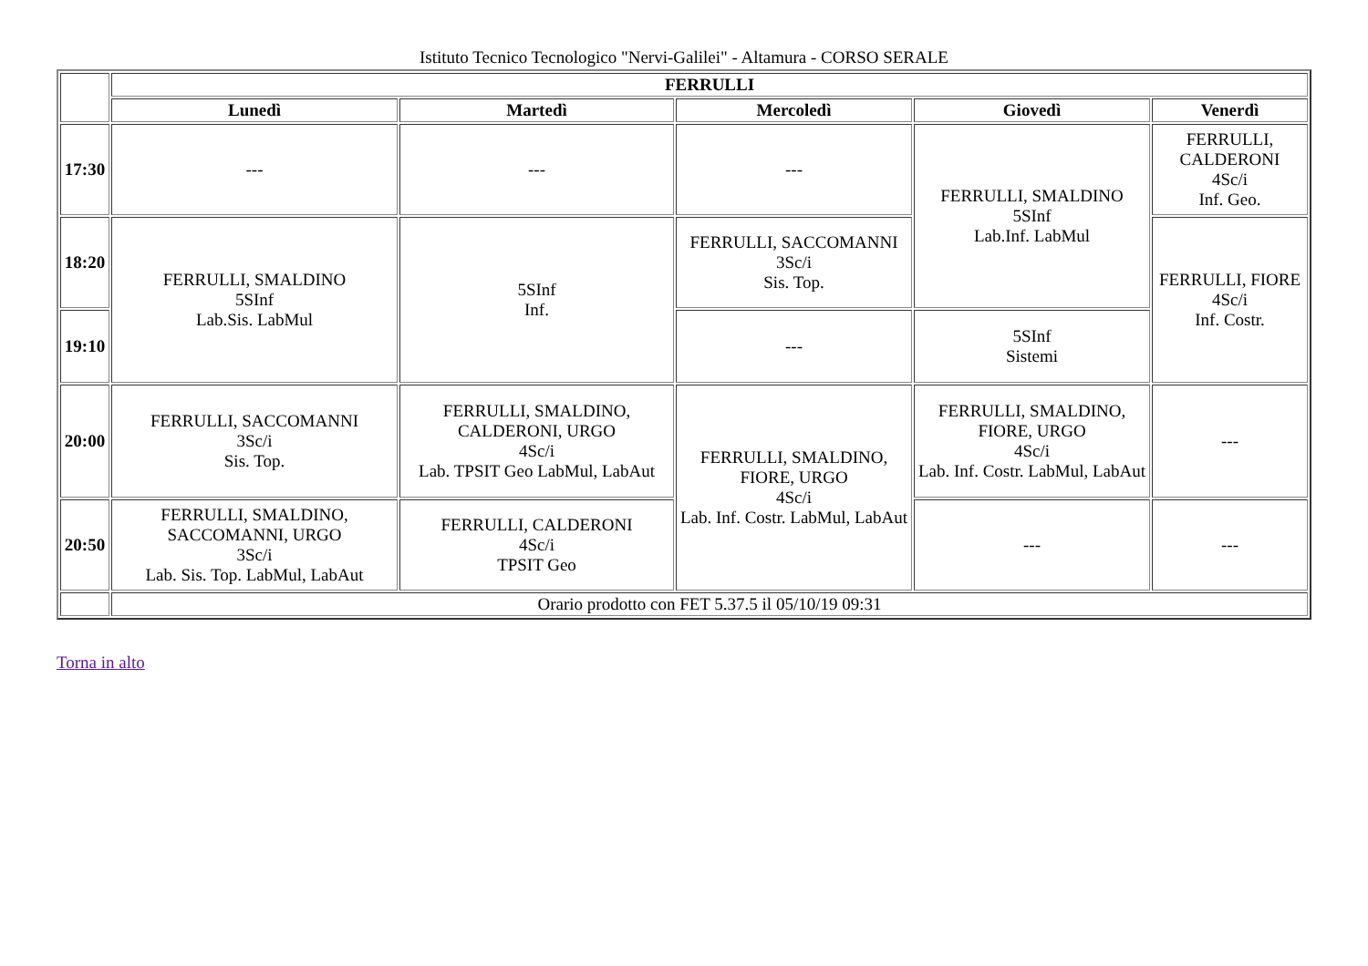Istituto Tecnico Tecnologico "Nervi-Galilei" - Altamura - CORSO SERALE
| | FERRULLI | | | | |
| --- | --- | --- | --- | --- | --- |
| | Lunedì | Martedì | Mercoledì | Giovedì | Venerdì |
| 17:30 | --- | --- | --- | FERRULLI, SMALDINO 5SInf Lab.Inf. LabMul | FERRULLI, CALDERONI 4Sc/i Inf. Geo. |
| 18:20 | FERRULLI, SMALDINO 5SInf Lab.Sis. LabMul | 5SInf Inf. | FERRULLI, SACCOMANNI 3Sc/i Sis. Top. | | FERRULLI, FIORE 4Sc/i Inf. Costr. |
| 19:10 | | | --- | 5SInf Sistemi | |
| 20:00 | FERRULLI, SACCOMANNI 3Sc/i Sis. Top. | FERRULLI, SMALDINO, CALDERONI, URGO 4Sc/i Lab. TPSIT Geo LabMul, LabAut | FERRULLI, SMALDINO, FIORE, URGO 4Sc/i Lab. Inf. Costr. LabMul, LabAut | FERRULLI, SMALDINO, FIORE, URGO 4Sc/i Lab. Inf. Costr. LabMul, LabAut | --- |
| 20:50 | FERRULLI, SMALDINO, SACCOMANNI, URGO 3Sc/i Lab. Sis. Top. LabMul, LabAut | FERRULLI, CALDERONI 4Sc/i TPSIT Geo | | --- | --- |
| | Orario prodotto con FET 5.37.5 il 05/10/19 09:31 | | | | |
Torna in alto